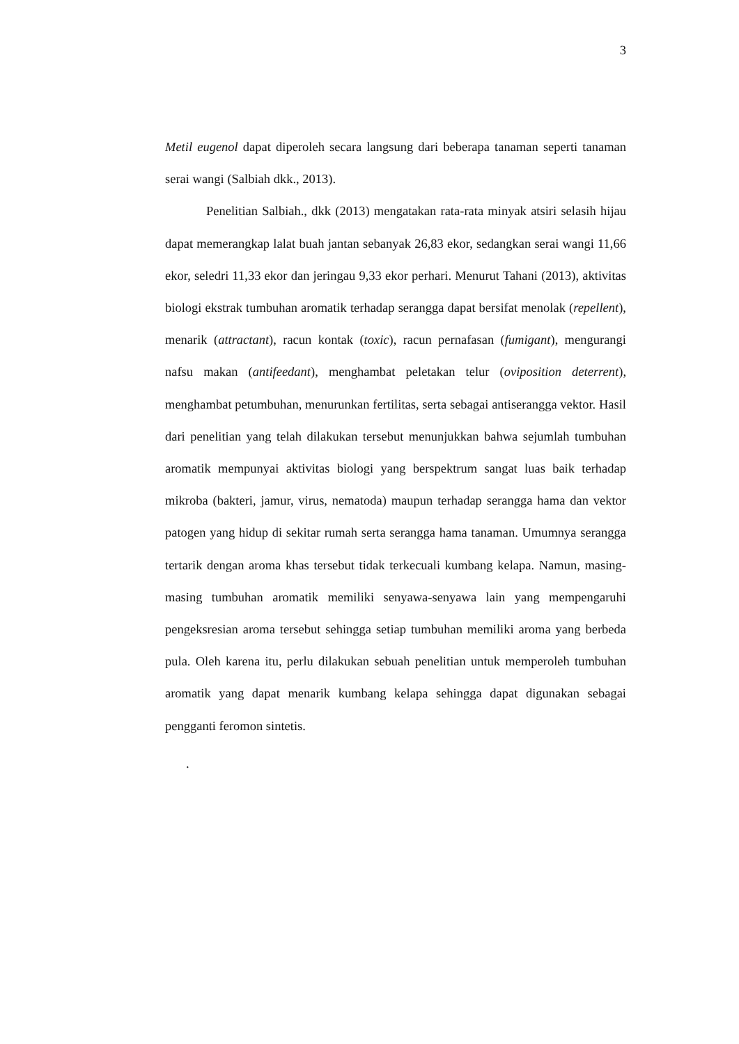3
Metil eugenol dapat diperoleh secara langsung dari beberapa tanaman seperti tanaman serai wangi (Salbiah dkk., 2013).
Penelitian Salbiah., dkk (2013) mengatakan rata-rata minyak atsiri selasih hijau dapat memerangkap lalat buah jantan sebanyak 26,83 ekor, sedangkan serai wangi 11,66 ekor, seledri 11,33 ekor dan jeringau 9,33 ekor perhari. Menurut Tahani (2013), aktivitas biologi ekstrak tumbuhan aromatik terhadap serangga dapat bersifat menolak (repellent), menarik (attractant), racun kontak (toxic), racun pernafasan (fumigant), mengurangi nafsu makan (antifeedant), menghambat peletakan telur (oviposition deterrent), menghambat petumbuhan, menurunkan fertilitas, serta sebagai antiserangga vektor. Hasil dari penelitian yang telah dilakukan tersebut menunjukkan bahwa sejumlah tumbuhan aromatik mempunyai aktivitas biologi yang berspektrum sangat luas baik terhadap mikroba (bakteri, jamur, virus, nematoda) maupun terhadap serangga hama dan vektor patogen yang hidup di sekitar rumah serta serangga hama tanaman. Umumnya serangga tertarik dengan aroma khas tersebut tidak terkecuali kumbang kelapa. Namun, masing-masing tumbuhan aromatik memiliki senyawa-senyawa lain yang mempengaruhi pengeksresian aroma tersebut sehingga setiap tumbuhan memiliki aroma yang berbeda pula. Oleh karena itu, perlu dilakukan sebuah penelitian untuk memperoleh tumbuhan aromatik yang dapat menarik kumbang kelapa sehingga dapat digunakan sebagai pengganti feromon sintetis.
.